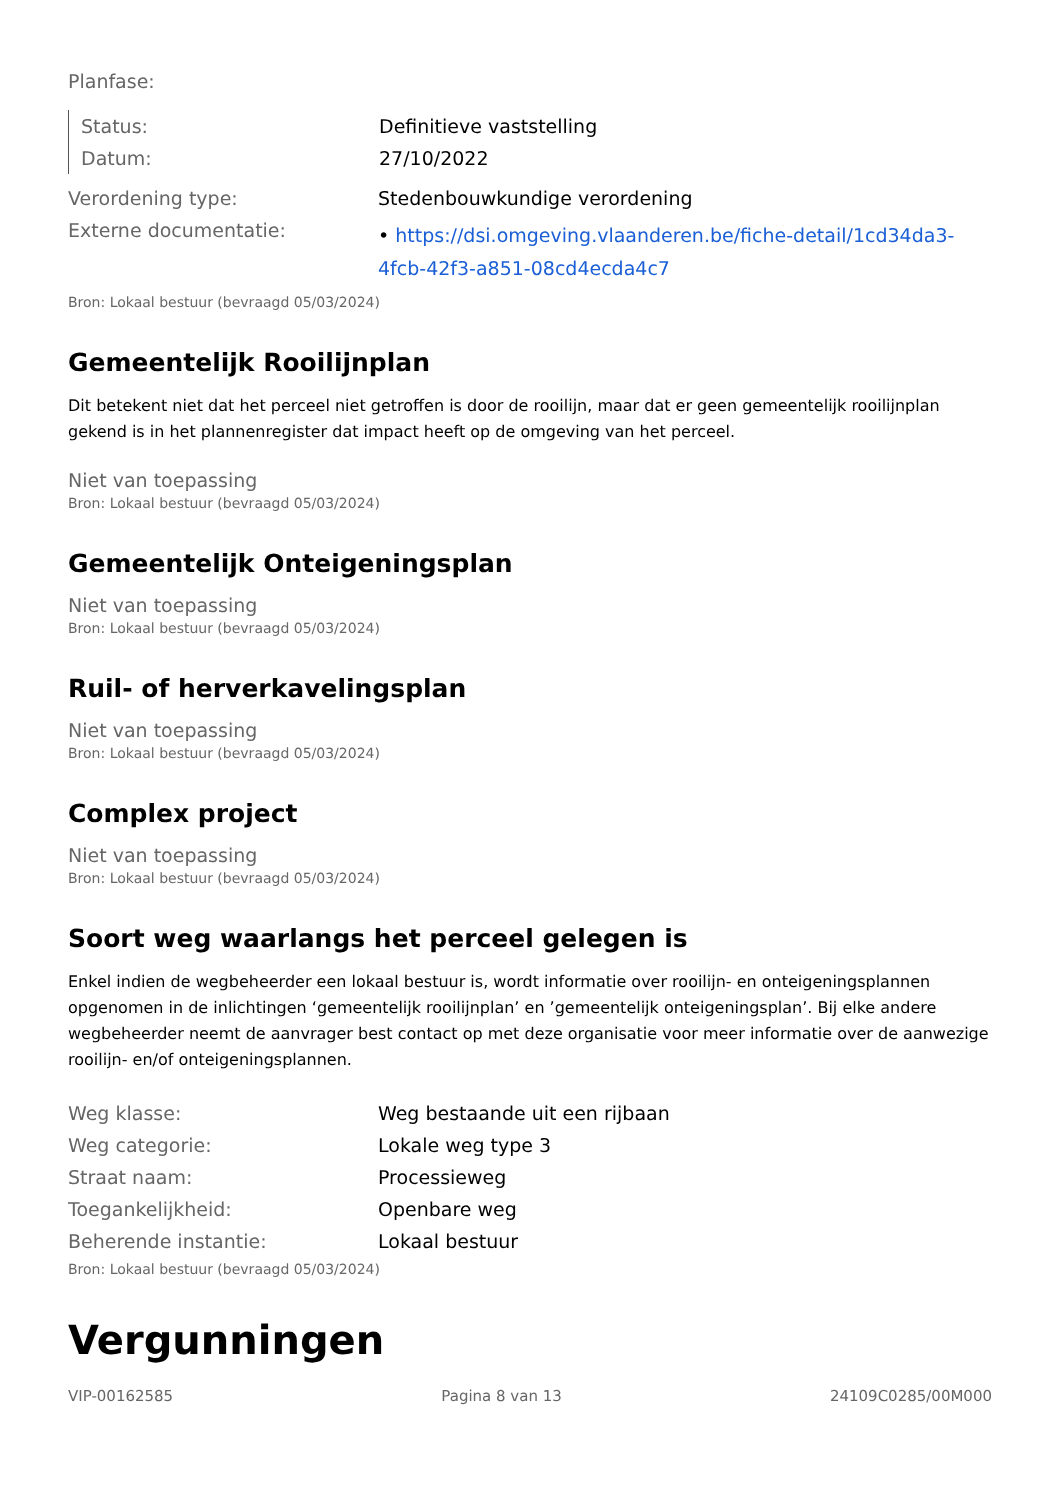Planfase:
| Status: | Definitieve vaststelling |
| Datum: | 27/10/2022 |
| Verordening type: | Stedenbouwkundige verordening |
| Externe documentatie: | • https://dsi.omgeving.vlaanderen.be/fiche-detail/1cd34da3-4fcb-42f3-a851-08cd4ecda4c7 |
Bron: Lokaal bestuur (bevraagd 05/03/2024)
Gemeentelijk Rooilijnplan
Dit betekent niet dat het perceel niet getroffen is door de rooilijn, maar dat er geen gemeentelijk rooilijnplan gekend is in het plannenregister dat impact heeft op de omgeving van het perceel.
Niet van toepassing
Bron: Lokaal bestuur (bevraagd 05/03/2024)
Gemeentelijk Onteigeningsplan
Niet van toepassing
Bron: Lokaal bestuur (bevraagd 05/03/2024)
Ruil- of herverkavelingsplan
Niet van toepassing
Bron: Lokaal bestuur (bevraagd 05/03/2024)
Complex project
Niet van toepassing
Bron: Lokaal bestuur (bevraagd 05/03/2024)
Soort weg waarlangs het perceel gelegen is
Enkel indien de wegbeheerder een lokaal bestuur is, wordt informatie over rooilijn- en onteigeningsplannen opgenomen in de inlichtingen ‘gemeentelijk rooilijnplan’ en ’gemeentelijk onteigeningsplan’. Bij elke andere wegbeheerder neemt de aanvrager best contact op met deze organisatie voor meer informatie over de aanwezige rooilijn- en/of onteigeningsplannen.
| Weg klasse: | Weg bestaande uit een rijbaan |
| Weg categorie: | Lokale weg type 3 |
| Straat naam: | Processieweg |
| Toegankelijkheid: | Openbare weg |
| Beherende instantie: | Lokaal bestuur |
Bron: Lokaal bestuur (bevraagd 05/03/2024)
Vergunningen
VIP-00162585 Pagina 8 van 13 24109C0285/00M000